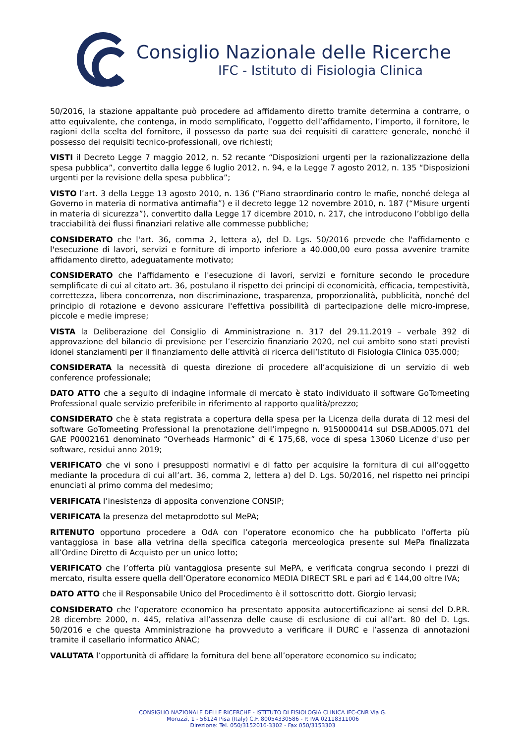Consiglio Nazionale delle Ricerche
IFC - Istituto di Fisiologia Clinica
50/2016, la stazione appaltante può procedere ad affidamento diretto tramite determina a contrarre, o atto equivalente, che contenga, in modo semplificato, l’oggetto dell’affidamento, l’importo, il fornitore, le ragioni della scelta del fornitore, il possesso da parte sua dei requisiti di carattere generale, nonché il possesso dei requisiti tecnico-professionali, ove richiesti;
VISTI il Decreto Legge 7 maggio 2012, n. 52 recante “Disposizioni urgenti per la razionalizzazione della spesa pubblica”, convertito dalla legge 6 luglio 2012, n. 94, e la Legge 7 agosto 2012, n. 135 “Disposizioni urgenti per la revisione della spesa pubblica”;
VISTO l’art. 3 della Legge 13 agosto 2010, n. 136 (“Piano straordinario contro le mafie, nonché delega al Governo in materia di normativa antimafia”) e il decreto legge 12 novembre 2010, n. 187 (“Misure urgenti in materia di sicurezza”), convertito dalla Legge 17 dicembre 2010, n. 217, che introducono l’obbligo della tracciabilità dei flussi finanziari relative alle commesse pubbliche;
CONSIDERATO che l'art. 36, comma 2, lettera a), del D. Lgs. 50/2016 prevede che l'affidamento e l'esecuzione di lavori, servizi e forniture di importo inferiore a 40.000,00 euro possa avvenire tramite affidamento diretto, adeguatamente motivato;
CONSIDERATO che l'affidamento e l'esecuzione di lavori, servizi e forniture secondo le procedure semplificate di cui al citato art. 36, postulano il rispetto dei principi di economicità, efficacia, tempestività, correttezza, libera concorrenza, non discriminazione, trasparenza, proporzionalità, pubblicità, nonché del principio di rotazione e devono assicurare l'effettiva possibilità di partecipazione delle micro-imprese, piccole e medie imprese;
VISTA la Deliberazione del Consiglio di Amministrazione n. 317 del 29.11.2019 – verbale 392 di approvazione del bilancio di previsione per l’esercizio finanziario 2020, nel cui ambito sono stati previsti idonei stanziamenti per il finanziamento delle attività di ricerca dell’Istituto di Fisiologia Clinica 035.000;
CONSIDERATA la necessità di questa direzione di procedere all’acquisizione di un servizio di web conference professionale;
DATO ATTO che a seguito di indagine informale di mercato è stato individuato il software GoTomeeting Professional quale servizio preferibile in riferimento al rapporto qualità/prezzo;
CONSIDERATO che è stata registrata a copertura della spesa per la Licenza della durata di 12 mesi del software GoTomeeting Professional la prenotazione dell’impegno n. 9150000414 sul DSB.AD005.071 del GAE P0002161 denominato “Overheads Harmonic” di € 175,68, voce di spesa 13060 Licenze d'uso per software, residui anno 2019;
VERIFICATO che vi sono i presupposti normativi e di fatto per acquisire la fornitura di cui all’oggetto mediante la procedura di cui all’art. 36, comma 2, lettera a) del D. Lgs. 50/2016, nel rispetto nei principi enunciati al primo comma del medesimo;
VERIFICATA l’inesistenza di apposita convenzione CONSIP;
VERIFICATA la presenza del metaprodotto sul MePA;
RITENUTO opportuno procedere a OdA con l’operatore economico che ha pubblicato l’offerta più vantaggiosa in base alla vetrina della specifica categoria merceologica presente sul MePa finalizzata all’Ordine Diretto di Acquisto per un unico lotto;
VERIFICATO che l’offerta più vantaggiosa presente sul MePA, e verificata congrua secondo i prezzi di mercato, risulta essere quella dell’Operatore economico MEDIA DIRECT SRL e pari ad € 144,00 oltre IVA;
DATO ATTO che il Responsabile Unico del Procedimento è il sottoscritto dott. Giorgio Iervasi;
CONSIDERATO che l’operatore economico ha presentato apposita autocertificazione ai sensi del D.P.R. 28 dicembre 2000, n. 445, relativa all’assenza delle cause di esclusione di cui all’art. 80 del D. Lgs. 50/2016 e che questa Amministrazione ha provveduto a verificare il DURC e l’assenza di annotazioni tramite il casellario informatico ANAC;
VALUTATA l’opportunità di affidare la fornitura del bene all’operatore economico su indicato;
CONSIGLIO NAZIONALE DELLE RICERCHE - ISTITUTO DI FISIOLOGIA CLINICA IFC-CNR Via G.
Moruzzi, 1 - 56124 Pisa (Italy) C.F. 80054330586 - P. IVA 02118311006
Direzione: Tel. 050/3152016-3302 - Fax 050/3153303